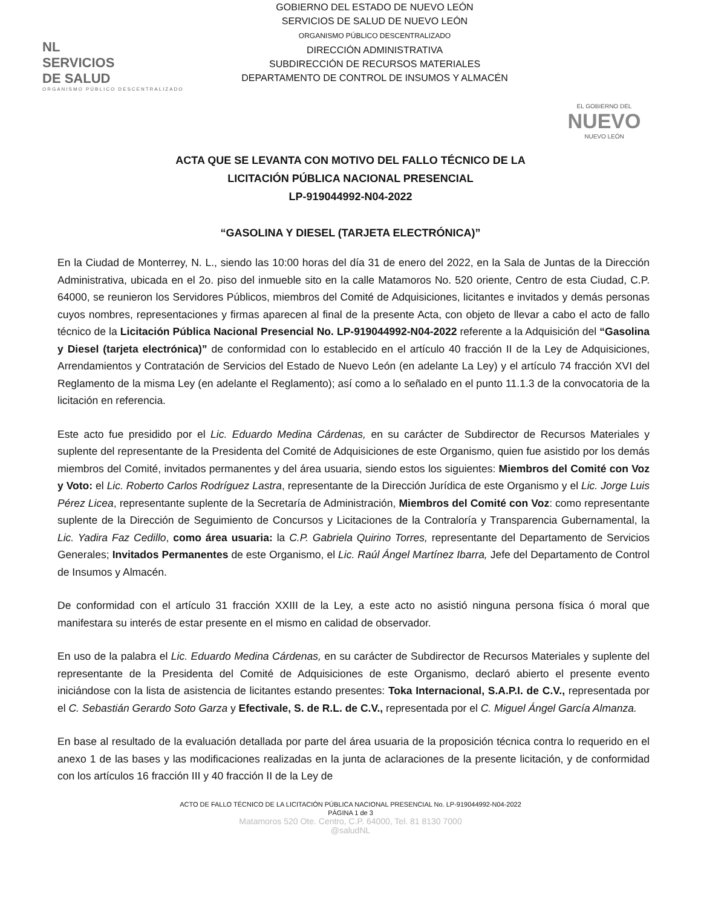NL
SERVICIOS
DE SALUD
ORGANISMO PÚBLICO DESCENTRALIZADO
GOBIERNO DEL ESTADO DE NUEVO LEÓN
SERVICIOS DE SALUD DE NUEVO LEÓN
ORGANISMO PÚBLICO DESCENTRALIZADO
DIRECCIÓN ADMINISTRATIVA
SUBDIRECCIÓN DE RECURSOS MATERIALES
DEPARTAMENTO DE CONTROL DE INSUMOS Y ALMACÉN
EL GOBIERNO DEL
NUEVO
NUEVO LEÓN
ACTA QUE SE LEVANTA CON MOTIVO DEL FALLO TÉCNICO DE LA
LICITACIÓN PÚBLICA NACIONAL PRESENCIAL
LP-919044992-N04-2022
“GASOLINA Y DIESEL (TARJETA ELECTRÓNICA)”
En la Ciudad de Monterrey, N. L., siendo las 10:00 horas del día 31 de enero del 2022, en la Sala de Juntas de la Dirección Administrativa, ubicada en el 2o. piso del inmueble sito en la calle Matamoros No. 520 oriente, Centro de esta Ciudad, C.P. 64000, se reunieron los Servidores Públicos, miembros del Comité de Adquisiciones, licitantes e invitados y demás personas cuyos nombres, representaciones y firmas aparecen al final de la presente Acta, con objeto de llevar a cabo el acto de fallo técnico de la Licitación Pública Nacional Presencial No. LP-919044992-N04-2022 referente a la Adquisición del “Gasolina y Diesel (tarjeta electrónica)” de conformidad con lo establecido en el artículo 40 fracción II de la Ley de Adquisiciones, Arrendamientos y Contratación de Servicios del Estado de Nuevo León (en adelante La Ley) y el artículo 74 fracción XVI del Reglamento de la misma Ley (en adelante el Reglamento); así como a lo señalado en el punto 11.1.3 de la convocatoria de la licitación en referencia.
Este acto fue presidido por el Lic. Eduardo Medina Cárdenas, en su carácter de Subdirector de Recursos Materiales y suplente del representante de la Presidenta del Comité de Adquisiciones de este Organismo, quien fue asistido por los demás miembros del Comité, invitados permanentes y del área usuaria, siendo estos los siguientes: Miembros del Comité con Voz y Voto: el Lic. Roberto Carlos Rodríguez Lastra, representante de la Dirección Jurídica de este Organismo y el Lic. Jorge Luis Pérez Licea, representante suplente de la Secretaría de Administración, Miembros del Comité con Voz: como representante suplente de la Dirección de Seguimiento de Concursos y Licitaciones de la Contraloría y Transparencia Gubernamental, la Lic. Yadira Faz Cedillo, como área usuaria: la C.P. Gabriela Quirino Torres, representante del Departamento de Servicios Generales; Invitados Permanentes de este Organismo, el Lic. Raúl Ángel Martínez Ibarra, Jefe del Departamento de Control de Insumos y Almacén.
De conformidad con el artículo 31 fracción XXIII de la Ley, a este acto no asistió ninguna persona física ó moral que manifestara su interés de estar presente en el mismo en calidad de observador.
En uso de la palabra el Lic. Eduardo Medina Cárdenas, en su carácter de Subdirector de Recursos Materiales y suplente del representante de la Presidenta del Comité de Adquisiciones de este Organismo, declaró abierto el presente evento iniciándose con la lista de asistencia de licitantes estando presentes: Toka Internacional, S.A.P.I. de C.V., representada por el C. Sebastián Gerardo Soto Garza y Efectivale, S. de R.L. de C.V., representada por el C. Miguel Ángel García Almanza.
En base al resultado de la evaluación detallada por parte del área usuaria de la proposición técnica contra lo requerido en el anexo 1 de las bases y las modificaciones realizadas en la junta de aclaraciones de la presente licitación, y de conformidad con los artículos 16 fracción III y 40 fracción II de la Ley de
ACTO DE FALLO TÉCNICO DE LA LICITACIÓN PÚBLICA NACIONAL PRESENCIAL No. LP-919044992-N04-2022
PÁGINA 1 de 3
Matamoros 520 Ote. Centro, C.P. 64000, Tel. 81 8130 7000
@saludNL